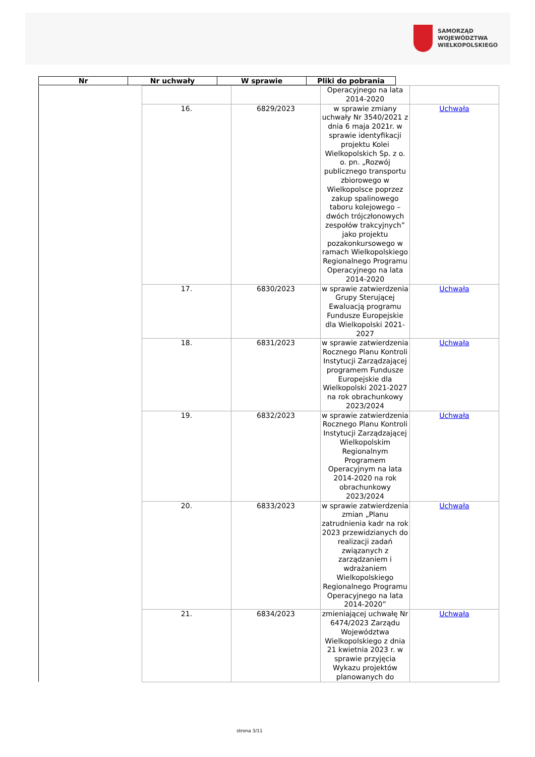SAMORZĄD WOJEWÓDZTWA
WIELKOPOLSKIEGO
| Nr | Nr uchwały | W sprawie | Pliki do pobrania |
| --- | --- | --- | --- |
| | | | Operacyjnego na lata 2014-2020 | |
| | 16. | 6829/2023 | w sprawie zmiany uchwały Nr 3540/2021 z dnia 6 maja 2021r. w sprawie identyfikacji projektu Kolei Wielkopolskich Sp. z o. o. pn. „Rozwój publicznego transportu zbiorowego w Wielkopolsce poprzez zakup spalinowego taboru kolejowego – dwóch trójczłonowych zespołów trakcyjnych” jako projektu pozakonkursowego w ramach Wielkopolskiego Regionalnego Programu Operacyjnego na lata 2014-2020 | Uchwała |
| | 17. | 6830/2023 | w sprawie zatwierdzenia Grupy Sterującej Ewaluacją programu Fundusze Europejskie dla Wielkopolski 2021-2027 | Uchwała |
| | 18. | 6831/2023 | w sprawie zatwierdzenia Rocznego Planu Kontroli Instytucji Zarządzającej programem Fundusze Europejskie dla Wielkopolski 2021-2027 na rok obrachunkowy 2023/2024 | Uchwała |
| | 19. | 6832/2023 | w sprawie zatwierdzenia Rocznego Planu Kontroli Instytucji Zarządzającej Wielkopolskim Regionalnym Programem Operacyjnym na lata 2014-2020 na rok obrachunkowy 2023/2024 | Uchwała |
| | 20. | 6833/2023 | w sprawie zatwierdzenia zmian „Planu zatrudnienia kadr na rok 2023 przewidzianych do realizacji zadań związanych z zarządzaniem i wdrażaniem Wielkopolskiego Regionalnego Programu Operacyjnego na lata 2014-2020” | Uchwała |
| | 21. | 6834/2023 | zmieniającej uchwałę Nr 6474/2023 Zarządu Województwa Wielkopolskiego z dnia 21 kwietnia 2023 r. w sprawie przyjęcia Wykazu projektów planowanych do | Uchwała |
strona 3/11